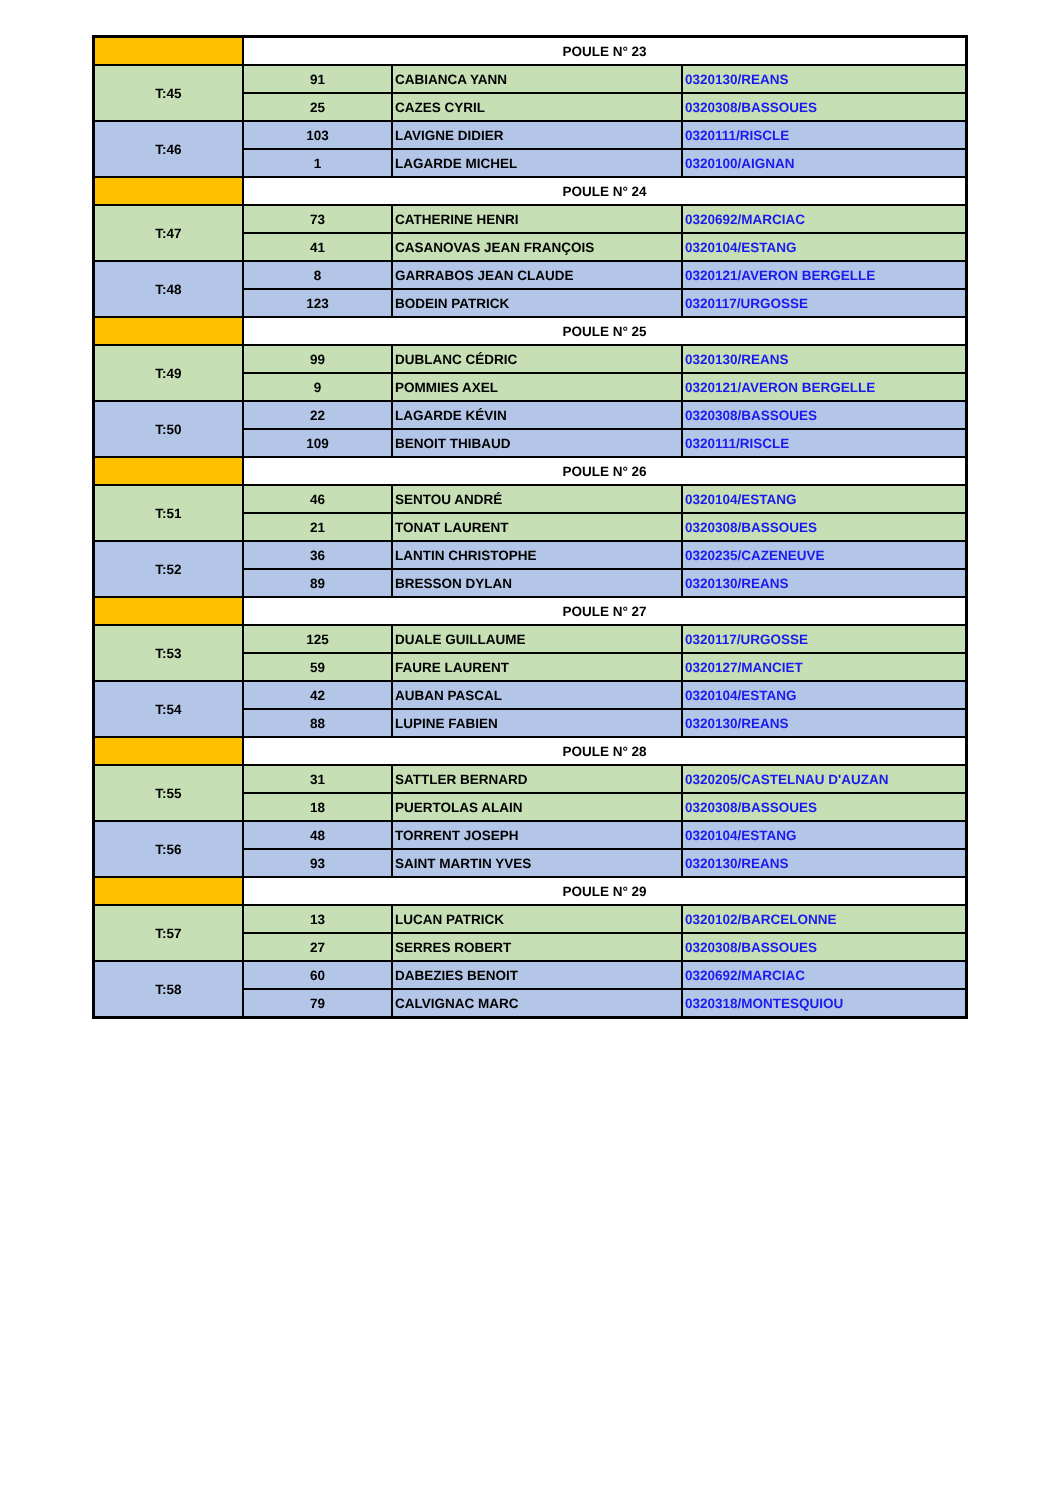| | POULE N° 23 | | |
| T:45 | 91 | CABIANCA YANN | 0320130/REANS |
| | 25 | CAZES CYRIL | 0320308/BASSOUES |
| T:46 | 103 | LAVIGNE DIDIER | 0320111/RISCLE |
| | 1 | LAGARDE MICHEL | 0320100/AIGNAN |
| | POULE N° 24 | | |
| T:47 | 73 | CATHERINE HENRI | 0320692/MARCIAC |
| | 41 | CASANOVAS JEAN FRANÇOIS | 0320104/ESTANG |
| T:48 | 8 | GARRABOS JEAN CLAUDE | 0320121/AVERON BERGELLE |
| | 123 | BODEIN PATRICK | 0320117/URGOSSE |
| | POULE N° 25 | | |
| T:49 | 99 | DUBLANC CÉDRIC | 0320130/REANS |
| | 9 | POMMIES AXEL | 0320121/AVERON BERGELLE |
| T:50 | 22 | LAGARDE KÉVIN | 0320308/BASSOUES |
| | 109 | BENOIT THIBAUD | 0320111/RISCLE |
| | POULE N° 26 | | |
| T:51 | 46 | SENTOU ANDRÉ | 0320104/ESTANG |
| | 21 | TONAT LAURENT | 0320308/BASSOUES |
| T:52 | 36 | LANTIN CHRISTOPHE | 0320235/CAZENEUVE |
| | 89 | BRESSON DYLAN | 0320130/REANS |
| | POULE N° 27 | | |
| T:53 | 125 | DUALE GUILLAUME | 0320117/URGOSSE |
| | 59 | FAURE LAURENT | 0320127/MANCIET |
| T:54 | 42 | AUBAN PASCAL | 0320104/ESTANG |
| | 88 | LUPINE FABIEN | 0320130/REANS |
| | POULE N° 28 | | |
| T:55 | 31 | SATTLER BERNARD | 0320205/CASTELNAU D'AUZAN |
| | 18 | PUERTOLAS ALAIN | 0320308/BASSOUES |
| T:56 | 48 | TORRENT JOSEPH | 0320104/ESTANG |
| | 93 | SAINT MARTIN YVES | 0320130/REANS |
| | POULE N° 29 | | |
| T:57 | 13 | LUCAN PATRICK | 0320102/BARCELONNE |
| | 27 | SERRES ROBERT | 0320308/BASSOUES |
| T:58 | 60 | DABEZIES BENOIT | 0320692/MARCIAC |
| | 79 | CALVIGNAC MARC | 0320318/MONTESQUIOU |